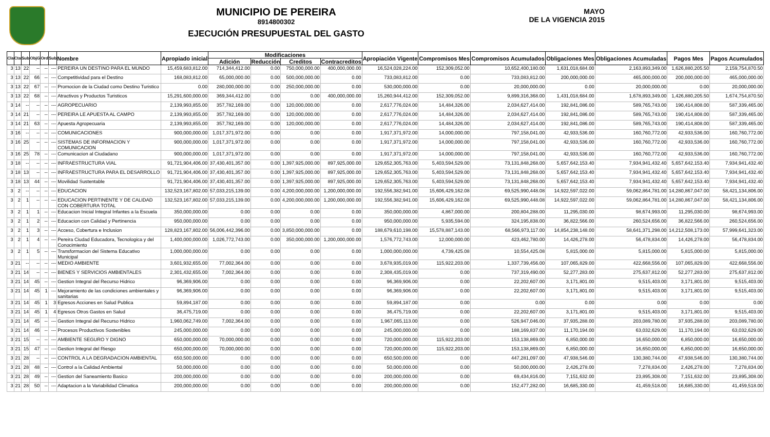MUNICIPIO DE PEREIRA
8914800302
EJECUCIÓN PRESUPUESTAL DEL GASTO
MAYO
DE LA VIGENCIA 2015
| Cla | Cta | Sub | ObjG | Ord | Sub | Nombre | Apropiado inicial | Modificaciones | | | | Apropiación Vigente | Compromisos Mes | Compromisos Acumulados | Obligaciones Mes | Obligaciones Acumuladas | Pagos Mes | Pagos Acumulados |
| --- | --- | --- | --- | --- | --- | --- | --- | --- | --- | --- | --- | --- | --- | --- | --- | --- | --- | --- |
| | | | | | | | | Adición | Reducción | Creditos | Contracreditos | | | | | | | |
| 3 | 13 | 22 | -- | -- | --- | PEREIRA UN DESTINO PARA EL MUNDO | 15,459,683,812.00 | 714,344,412.00 | 0.00 | 750,000,000.00 | 400,000,000.00 | 16,524,028,224.00 | 152,309,052.00 | 10,652,400,180.00 | 1,631,018,684.00 | 2,163,893,349.00 | 1,626,880,205.50 | 2,159,754,870.50 |
| 3 | 13 | 22 | 66 | -- | --- | Competitividad para el Destino | 168,083,812.00 | 65,000,000.00 | 0.00 | 500,000,000.00 | 0.00 | 733,083,812.00 | 0.00 | 733,083,812.00 | 200,000,000.00 | 465,000,000.00 | 200,000,000.00 | 465,000,000.00 |
| 3 | 13 | 22 | 67 | -- | --- | Promocion de la Ciudad como Destino Turistico | 0.00 | 280,000,000.00 | 0.00 | 250,000,000.00 | 0.00 | 530,000,000.00 | 0.00 | 20,000,000.00 | 0.00 | 20,000,000.00 | 0.00 | 20,000,000.00 |
| 3 | 13 | 22 | 68 | -- | --- | Atractivos y Productos Turisticos | 15,291,600,000.00 | 369,344,412.00 | 0.00 | 0.00 | 400,000,000.00 | 15,260,944,412.00 | 152,309,052.00 | 9,899,316,368.00 | 1,431,018,684.00 | 1,678,893,349.00 | 1,426,880,205.50 | 1,674,754,870.50 |
| 3 | 14 | -- | -- | -- | --- | AGROPECUARIO | 2,139,993,855.00 | 357,782,169.00 | 0.00 | 120,000,000.00 | 0.00 | 2,617,776,024.00 | 14,484,326.00 | 2,034,627,414.00 | 192,841,086.00 | 589,765,743.00 | 190,414,808.00 | 587,339,465.00 |
| 3 | 14 | 21 | -- | -- | --- | PEREIRA LE APUESTA AL CAMPO | 2,139,993,855.00 | 357,782,169.00 | 0.00 | 120,000,000.00 | 0.00 | 2,617,776,024.00 | 14,484,326.00 | 2,034,627,414.00 | 192,841,086.00 | 589,765,743.00 | 190,414,808.00 | 587,339,465.00 |
| 3 | 14 | 21 | 63 | -- | --- | Apuesta Agropecuaria | 2,139,993,855.00 | 357,782,169.00 | 0.00 | 120,000,000.00 | 0.00 | 2,617,776,024.00 | 14,484,326.00 | 2,034,627,414.00 | 192,841,086.00 | 589,765,743.00 | 190,414,808.00 | 587,339,465.00 |
| 3 | 16 | -- | -- | -- | --- | COMUNICACIONES | 900,000,000.00 | 1,017,371,972.00 | 0.00 | 0.00 | 0.00 | 1,917,371,972.00 | 14,000,000.00 | 797,158,041.00 | 42,933,536.00 | 160,760,772.00 | 42,933,536.00 | 160,760,772.00 |
| 3 | 16 | 25 | -- | -- | --- | SISTEMAS DE INFORMACION Y COMUNICACION | 900,000,000.00 | 1,017,371,972.00 | 0.00 | 0.00 | 0.00 | 1,917,371,972.00 | 14,000,000.00 | 797,158,041.00 | 42,933,536.00 | 160,760,772.00 | 42,933,536.00 | 160,760,772.00 |
| 3 | 16 | 25 | 78 | -- | --- | Comunicacion al Ciudadano | 900,000,000.00 | 1,017,371,972.00 | 0.00 | 0.00 | 0.00 | 1,917,371,972.00 | 14,000,000.00 | 797,158,041.00 | 42,933,536.00 | 160,760,772.00 | 42,933,536.00 | 160,760,772.00 |
| 3 | 18 | -- | -- | -- | --- | INFRAESTRUCTURA VIAL | 91,721,904,406.00 | 37,430,401,357.00 | 0.00 | 1,397,925,000.00 | 897,925,000.00 | 129,652,305,763.00 | 5,403,594,529.00 | 73,131,848,268.00 | 5,657,642,153.40 | 7,934,941,432.40 | 5,657,642,153.40 | 7,934,941,432.40 |
| 3 | 18 | 13 | -- | -- | --- | INFRAESTRUCTURA PARA EL DESARROLLO | 91,721,904,406.00 | 37,430,401,357.00 | 0.00 | 1,397,925,000.00 | 897,925,000.00 | 129,652,305,763.00 | 5,403,594,529.00 | 73,131,848,268.00 | 5,657,642,153.40 | 7,934,941,432.40 | 5,657,642,153.40 | 7,934,941,432.40 |
| 3 | 18 | 13 | 44 | -- | --- | Movilidad Sustentable | 91,721,904,406.00 | 37,430,401,357.00 | 0.00 | 1,397,925,000.00 | 897,925,000.00 | 129,652,305,763.00 | 5,403,594,529.00 | 73,131,848,268.00 | 5,657,642,153.40 | 7,934,941,432.40 | 5,657,642,153.40 | 7,934,941,432.40 |
| 3 | 2 | -- | -- | -- | --- | EDUCACION | 132,523,167,802.00 | 57,033,215,139.00 | 0.00 | 4,200,000,000.00 | 1,200,000,000.00 | 192,556,382,941.00 | 15,606,429,162.08 | 69,525,990,448.08 | 14,922,597,022.00 | 59,062,864,781.00 | 14,280,867,047.00 | 58,421,134,806.00 |
| 3 | 2 | 1 | -- | -- | --- | EDUCACION PERTINENTE Y DE CALIDAD CON COBERTURA TOTAL | 132,523,167,802.00 | 57,033,215,139.00 | 0.00 | 4,200,000,000.00 | 1,200,000,000.00 | 192,556,382,941.00 | 15,606,429,162.08 | 69,525,990,448.08 | 14,922,597,022.00 | 59,062,864,781.00 | 14,280,867,047.00 | 58,421,134,806.00 |
| 3 | 2 | 1 | 1 | -- | --- | Educacion Inicial Integral Infantes a la Escuela | 350,000,000.00 | 0.00 | 0.00 | 0.00 | 0.00 | 350,000,000.00 | 4,867,000.00 | 200,804,288.00 | 11,295,030.00 | 98,674,993.00 | 11,295,030.00 | 98,674,993.00 |
| 3 | 2 | 1 | 2 | -- | --- | Educacion con Calidad y Pertinencia | 950,000,000.00 | 0.00 | 0.00 | 0.00 | 0.00 | 950,000,000.00 | 5,935,594.00 | 324,195,838.00 | 36,822,566.00 | 260,524,656.00 | 36,822,566.00 | 260,524,656.00 |
| 3 | 2 | 1 | 3 | -- | --- | Acceso, Cobertura e Inclusion | 128,823,167,802.00 | 56,006,442,396.00 | 0.00 | 3,850,000,000.00 | 0.00 | 188,679,610,198.00 | 15,578,887,143.00 | 68,566,973,117.00 | 14,854,238,148.00 | 58,641,371,298.00 | 14,212,508,173.00 | 57,999,641,323.00 |
| 3 | 2 | 1 | 4 | -- | --- | Pereira Ciudad Educadora, Tecnologica y del Conocimiento | 1,400,000,000.00 | 1,026,772,743.00 | 0.00 | 350,000,000.00 | 1,200,000,000.00 | 1,576,772,743.00 | 12,000,000.00 | 423,462,780.00 | 14,426,278.00 | 56,478,834.00 | 14,426,278.00 | 56,478,834.00 |
| 3 | 2 | 1 | 5 | -- | --- | Transformacion del Sistema Educativo Municipal | 1,000,000,000.00 | 0.00 | 0.00 | 0.00 | 0.00 | 1,000,000,000.00 | 4,739,425.08 | 10,554,425.08 | 5,815,000.00 | 5,815,000.00 | 5,815,000.00 | 5,815,000.00 |
| 3 | 21 | -- | -- | -- | --- | MEDIO AMBIENTE | 3,601,932,655.00 | 77,002,364.00 | 0.00 | 0.00 | 0.00 | 3,678,935,019.00 | 115,922,203.00 | 1,337,739,456.00 | 107,065,829.00 | 422,668,556.00 | 107,065,829.00 | 422,668,556.00 |
| 3 | 21 | 14 | -- | -- | --- | BIENES Y SERVICIOS AMBIENTALES | 2,301,432,655.00 | 7,002,364.00 | 0.00 | 0.00 | 0.00 | 2,308,435,019.00 | 0.00 | 737,319,490.00 | 52,277,283.00 | 275,637,812.00 | 52,277,283.00 | 275,637,812.00 |
| 3 | 21 | 14 | 45 | -- | --- | Gestion Integral del Recurso Hidrico | 96,369,906.00 | 0.00 | 0.00 | 0.00 | 0.00 | 96,369,906.00 | 0.00 | 22,202,607.00 | 3,171,801.00 | 9,515,403.00 | 3,171,801.00 | 9,515,403.00 |
| 3 | 21 | 14 | 45 | 1 | --- | Mejoramiento de las condiciones ambientales y sanitarias | 96,369,906.00 | 0.00 | 0.00 | 0.00 | 0.00 | 96,369,906.00 | 0.00 | 22,202,607.00 | 3,171,801.00 | 9,515,403.00 | 3,171,801.00 | 9,515,403.00 |
| 3 | 21 | 14 | 45 | 1 | 3 | Egresos Acciones en Salud Publica | 59,894,187.00 | 0.00 | 0.00 | 0.00 | 0.00 | 59,894,187.00 | 0.00 | 0.00 | 0.00 | 0.00 | 0.00 | 0.00 |
| 3 | 21 | 14 | 45 | 1 | 4 | Egresos Otros Gastos en Salud | 36,475,719.00 | 0.00 | 0.00 | 0.00 | 0.00 | 36,475,719.00 | 0.00 | 22,202,607.00 | 3,171,801.00 | 9,515,403.00 | 3,171,801.00 | 9,515,403.00 |
| 3 | 21 | 14 | 45 | -- | --- | Gestion Integral del Recurso Hidrico | 1,960,062,749.00 | 7,002,364.00 | 0.00 | 0.00 | 0.00 | 1,967,065,113.00 | 0.00 | 526,947,046.00 | 37,935,288.00 | 203,089,780.00 | 37,935,288.00 | 203,089,780.00 |
| 3 | 21 | 14 | 46 | -- | --- | Procesos Productivos Sostenibles | 245,000,000.00 | 0.00 | 0.00 | 0.00 | 0.00 | 245,000,000.00 | 0.00 | 188,169,837.00 | 11,170,194.00 | 63,032,629.00 | 11,170,194.00 | 63,032,629.00 |
| 3 | 21 | 15 | -- | -- | --- | AMBIENTE SEGURO Y DIGNO | 650,000,000.00 | 70,000,000.00 | 0.00 | 0.00 | 0.00 | 720,000,000.00 | 115,922,203.00 | 153,138,869.00 | 6,850,000.00 | 16,650,000.00 | 6,850,000.00 | 16,650,000.00 |
| 3 | 21 | 15 | 47 | -- | --- | Gestion Integral del Riesgo | 650,000,000.00 | 70,000,000.00 | 0.00 | 0.00 | 0.00 | 720,000,000.00 | 115,922,203.00 | 153,138,869.00 | 6,850,000.00 | 16,650,000.00 | 6,850,000.00 | 16,650,000.00 |
| 3 | 21 | 28 | -- | -- | --- | CONTROL A LA DEGRADACION AMBIENTAL | 650,500,000.00 | 0.00 | 0.00 | 0.00 | 0.00 | 650,500,000.00 | 0.00 | 447,281,097.00 | 47,938,546.00 | 130,380,744.00 | 47,938,546.00 | 130,380,744.00 |
| 3 | 21 | 28 | 48 | -- | --- | Control a la Calidad Ambiental | 50,000,000.00 | 0.00 | 0.00 | 0.00 | 0.00 | 50,000,000.00 | 0.00 | 50,000,000.00 | 2,426,278.00 | 7,278,834.00 | 2,426,278.00 | 7,278,834.00 |
| 3 | 21 | 28 | 49 | -- | --- | Gestion del Saneamiento Basico | 200,000,000.00 | 0.00 | 0.00 | 0.00 | 0.00 | 200,000,000.00 | 0.00 | 69,434,816.00 | 7,151,632.00 | 23,895,308.00 | 7,151,632.00 | 23,895,308.00 |
| 3 | 21 | 28 | 50 | -- | --- | Adaptacion a la Variabilidad Climatica | 200,000,000.00 | 0.00 | 0.00 | 0.00 | 0.00 | 200,000,000.00 | 0.00 | 152,477,282.00 | 16,685,330.00 | 41,459,518.00 | 16,685,330.00 | 41,459,518.00 |